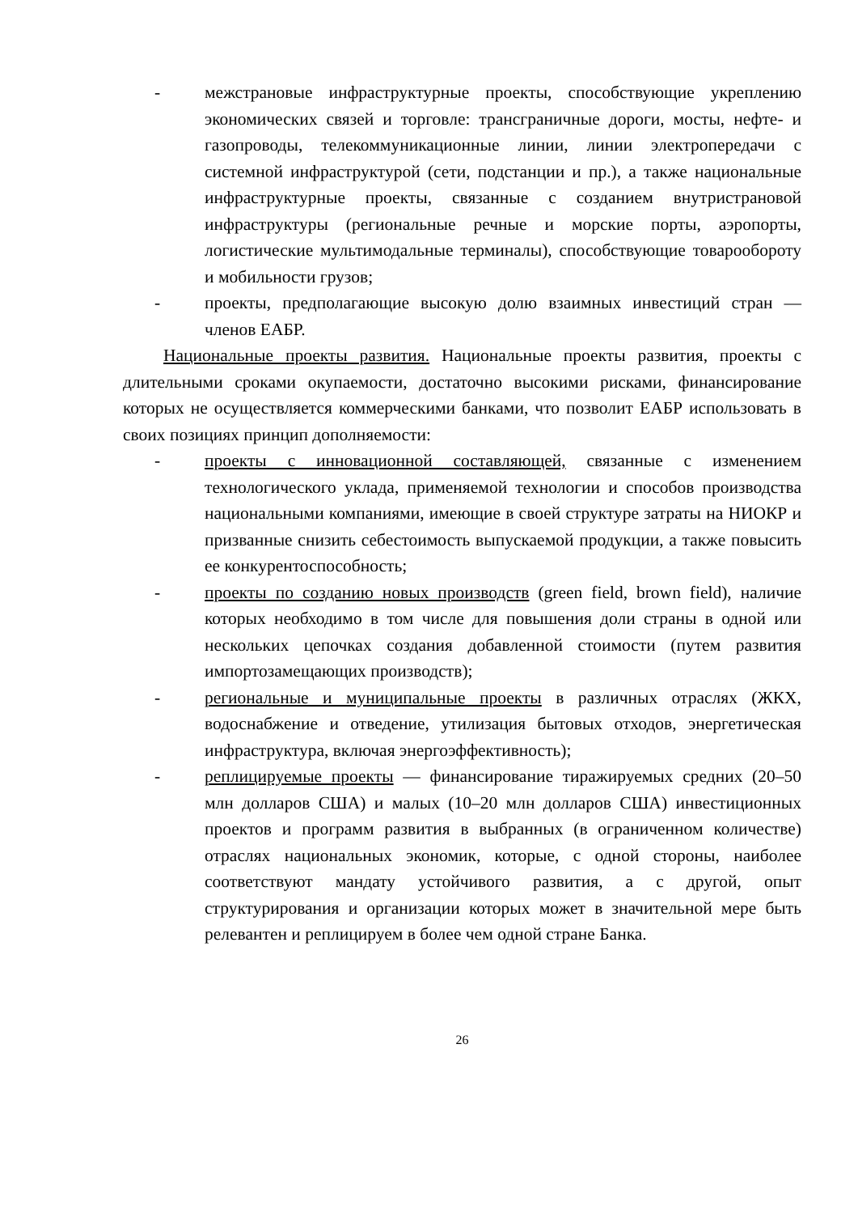- межстрановые инфраструктурные проекты, способствующие укреплению экономических связей и торговле: трансграничные дороги, мосты, нефте- и газопроводы, телекоммуникационные линии, линии электропередачи с системной инфраструктурой (сети, подстанции и пр.), а также национальные инфраструктурные проекты, связанные с созданием внутристрановой инфраструктуры (региональные речные и морские порты, аэропорты, логистические мультимодальные терминалы), способствующие товарообороту и мобильности грузов;
- проекты, предполагающие высокую долю взаимных инвестиций стран — членов ЕАБР.
Национальные проекты развития. Национальные проекты развития, проекты с длительными сроками окупаемости, достаточно высокими рисками, финансирование которых не осуществляется коммерческими банками, что позволит ЕАБР использовать в своих позициях принцип дополняемости:
- проекты с инновационной составляющей, связанные с изменением технологического уклада, применяемой технологии и способов производства национальными компаниями, имеющие в своей структуре затраты на НИОКР и призванные снизить себестоимость выпускаемой продукции, а также повысить ее конкурентоспособность;
- проекты по созданию новых производств (green field, brown field), наличие которых необходимо в том числе для повышения доли страны в одной или нескольких цепочках создания добавленной стоимости (путем развития импортозамещающих производств);
- региональные и муниципальные проекты в различных отраслях (ЖКХ, водоснабжение и отведение, утилизация бытовых отходов, энергетическая инфраструктура, включая энергоэффективность);
- реплицируемые проекты — финансирование тиражируемых средних (20–50 млн долларов США) и малых (10–20 млн долларов США) инвестиционных проектов и программ развития в выбранных (в ограниченном количестве) отраслях национальных экономик, которые, с одной стороны, наиболее соответствуют мандату устойчивого развития, а с другой, опыт структурирования и организации которых может в значительной мере быть релевантен и реплицируем в более чем одной стране Банка.
26